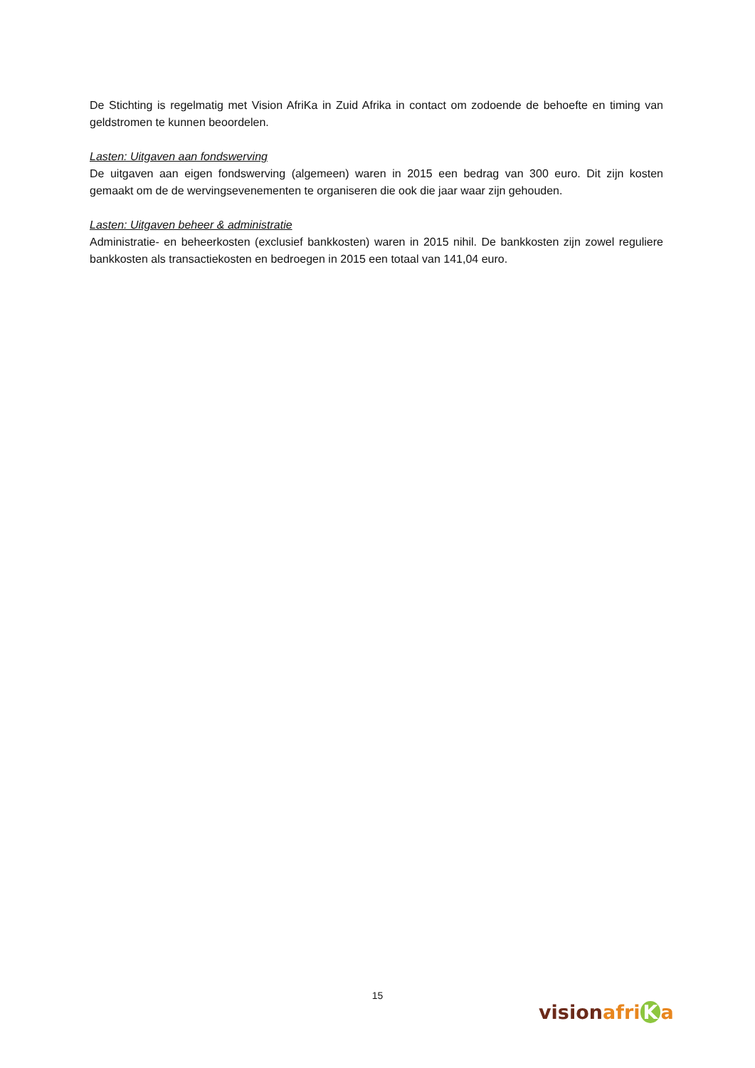De Stichting is regelmatig met Vision AfriKa in Zuid Afrika in contact om zodoende de behoefte en timing van geldstromen te kunnen beoordelen.
Lasten: Uitgaven aan fondswerving
De uitgaven aan eigen fondswerving (algemeen) waren in 2015 een bedrag van 300 euro. Dit zijn kosten gemaakt om de de wervingsevenementen te organiseren die ook die jaar waar zijn gehouden.
Lasten: Uitgaven beheer & administratie
Administratie- en beheerkosten (exclusief bankkosten) waren in 2015 nihil. De bankkosten zijn zowel reguliere bankkosten als transactiekosten en bedroegen in 2015 een totaal van 141,04 euro.
15
vision afri K a